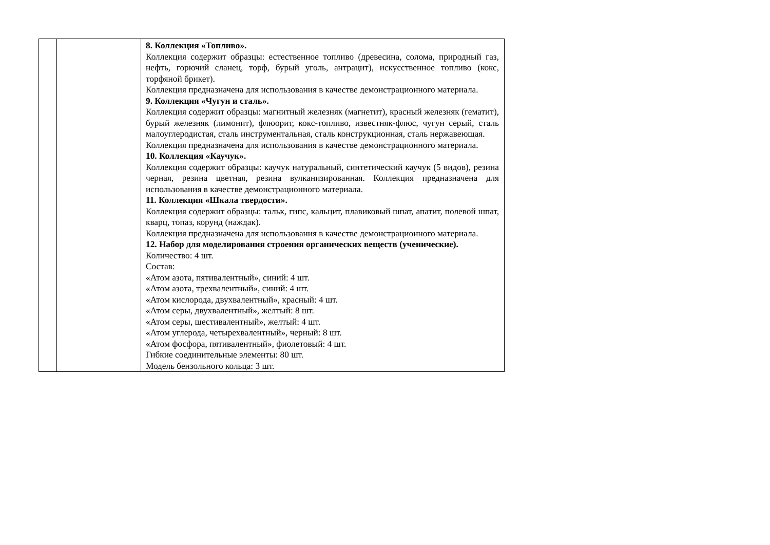| | | 8. Коллекция «Топливо». Коллекция содержит образцы: естественное топливо (древесина, солома, природный газ, нефть, горючий сланец, торф, бурый уголь, антрацит), искусственное топливо (кокс, торфяной брикет). Коллекция предназначена для использования в качестве демонстрационного материала. 9. Коллекция «Чугун и сталь». Коллекция содержит образцы: магнитный железняк (магнетит), красный железняк (гематит), бурый железняк (лимонит), флюорит, кокс-топливо, известняк-флюс, чугун серый, сталь малоуглеродистая, сталь инструментальная, сталь конструкционная, сталь нержавеющая. Коллекция предназначена для использования в качестве демонстрационного материала. 10. Коллекция «Каучук». Коллекция содержит образцы: каучук натуральный, синтетический каучук (5 видов), резина черная, резина цветная, резина вулканизированная. Коллекция предназначена для использования в качестве демонстрационного материала. 11. Коллекция «Шкала твердости». Коллекция содержит образцы: тальк, гипс, кальцит, плавиковый шпат, апатит, полевой шпат, кварц, топаз, корунд (наждак). Коллекция предназначена для использования в качестве демонстрационного материала. 12. Набор для моделирования строения органических веществ (ученические). Количество: 4 шт. Состав: «Атом азота, пятивалентный», синий: 4 шт. «Атом азота, трехвалентный», синий: 4 шт. «Атом кислорода, двухвалентный», красный: 4 шт. «Атом серы, двухвалентный», желтый: 8 шт. «Атом серы, шестивалентный», желтый: 4 шт. «Атом углерода, четырехвалентный», черный: 8 шт. «Атом фосфора, пятивалентный», фиолетовый: 4 шт. Гибкие соединительные элементы: 80 шт. Модель бензольного кольца: 3 шт. |